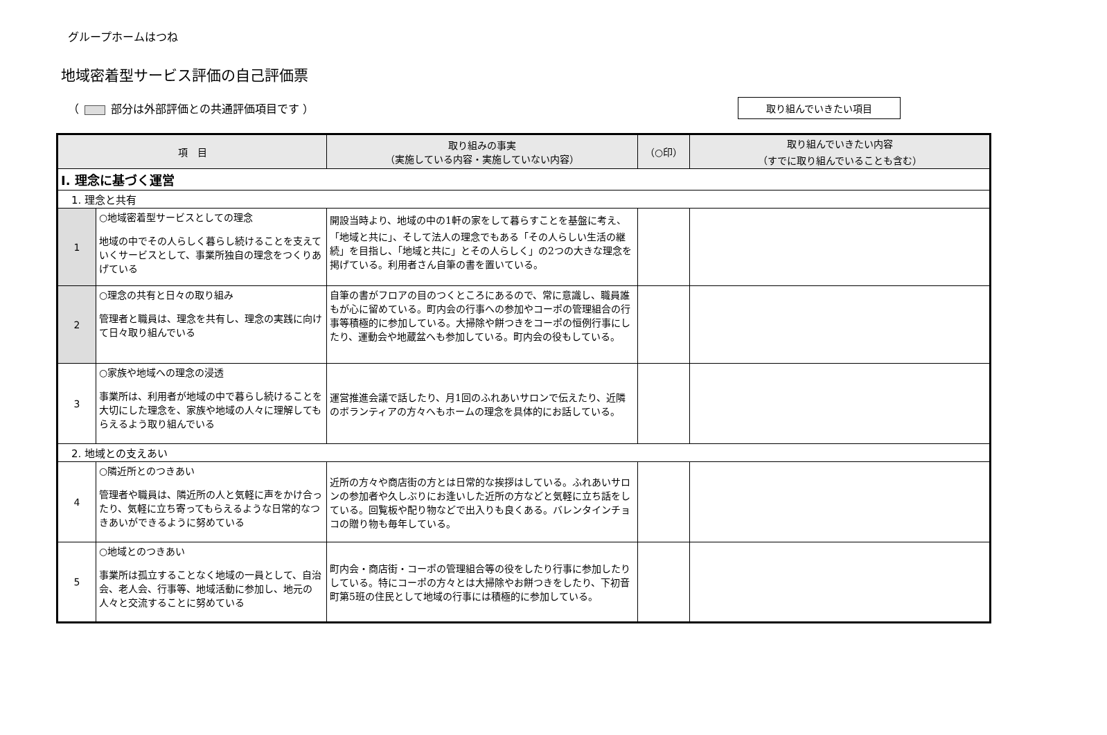グループホームはつね
地域密着型サービス評価の自己評価票
（ 部分は外部評価との共通評価項目です ） 取り組んでいきたい項目
| 項 目 | | 取り組みの事実 （実施している内容・実施していない内容） | （○印） | 取り組んでいきたい内容 （すでに取り組んでいることも含む） |
| --- | --- | --- | --- | --- |
| Ⅰ. 理念に基づく運営 | | | | |
| 1. 理念と共有 | | | | |
| 1 | ○地域密着型サービスとしての理念 地域の中でその人らしく暮らし続けることを支えていくサービスとして、事業所独自の理念をつくりあげている | 開設当時より、地域の中の1軒の家をして暮らすことを基盤に考え、「地域と共に」、そして法人の理念でもある「その人らしい生活の継続」を目指し、「地域と共に」とその人らしく」の2つの大きな理念を掲げている。利用者さん自筆の書を置いている。 | | |
| 2 | ○理念の共有と日々の取り組み 管理者と職員は、理念を共有し、理念の実践に向けて日々取り組んでいる | 自筆の書がフロアの目のつくところにあるので、常に意識し、職員誰もが心に留めている。町内会の行事への参加やコーポの管理組合の行事等積極的に参加している。大掃除や餅つきをコーポの恒例行事にしたり、運動会や地蔵盆へも参加している。町内会の役もしている。 | | |
| 3 | ○家族や地域への理念の浸透 事業所は、利用者が地域の中で暮らし続けることを大切にした理念を、家族や地域の人々に理解してもらえるよう取り組んでいる | 運営推進会議で話したり、月1回のふれあいサロンで伝えたり、近隣のボランティアの方々へもホームの理念を具体的にお話している。 | | |
| 2. 地域との支えあい | | | | |
| 4 | ○隣近所とのつきあい 管理者や職員は、隣近所の人と気軽に声をかけ合ったり、気軽に立ち寄ってもらえるような日常的なつきあいができるように努めている | 近所の方々や商店街の方とは日常的な挨拶はしている。ふれあいサロンの参加者や久しぶりにお逢いした近所の方などと気軽に立ち話をしている。回覧板や配り物などで出入りも良くある。バレンタインチョコの贈り物も毎年している。 | | |
| 5 | ○地域とのつきあい 事業所は孤立することなく地域の一員として、自治会、老人会、行事等、地域活動に参加し、地元の人々と交流することに努めている | 町内会・商店街・コーポの管理組合等の役をしたり行事に参加したりしている。特にコーポの方々とは大掃除やお餅つきをしたり、下初音町第5班の住民として地域の行事には積極的に参加している。 | | |